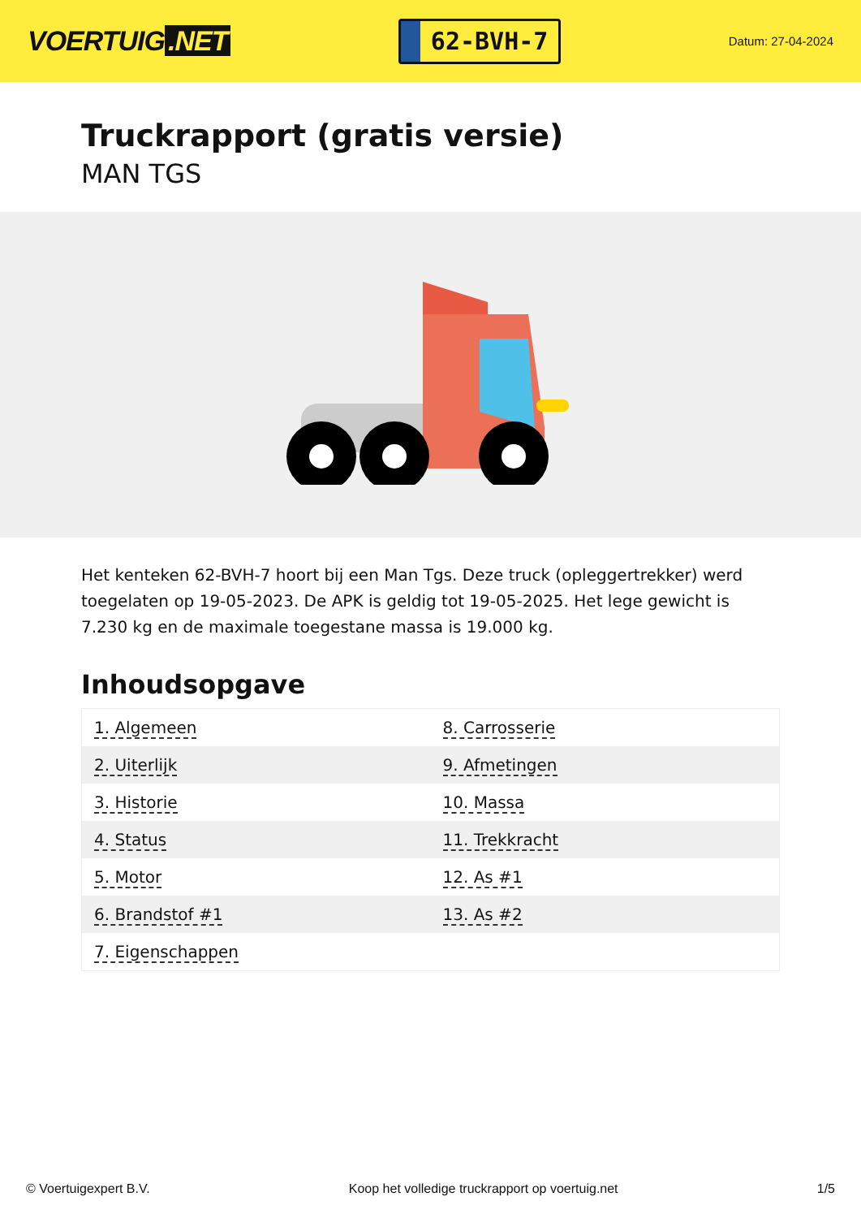VOERTUIG.NET
62-BVH-7
Datum: 27-04-2024
Truckrapport (gratis versie)
MAN TGS
Het kenteken 62-BVH-7 hoort bij een Man Tgs. Deze truck (opleggertrekker) werd toegelaten op 19-05-2023. De APK is geldig tot 19-05-2025. Het lege gewicht is 7.230 kg en de maximale toegestane massa is 19.000 kg.
Inhoudsopgave
| 1. Algemeen | 8. Carrosserie |
| 2. Uiterlijk | 9. Afmetingen |
| 3. Historie | 10. Massa |
| 4. Status | 11. Trekkracht |
| 5. Motor | 12. As #1 |
| 6. Brandstof #1 | 13. As #2 |
| 7. Eigenschappen | |
© Voertuigexpert B.V. Koop het volledige truckrapport op voertuig.net 1/5